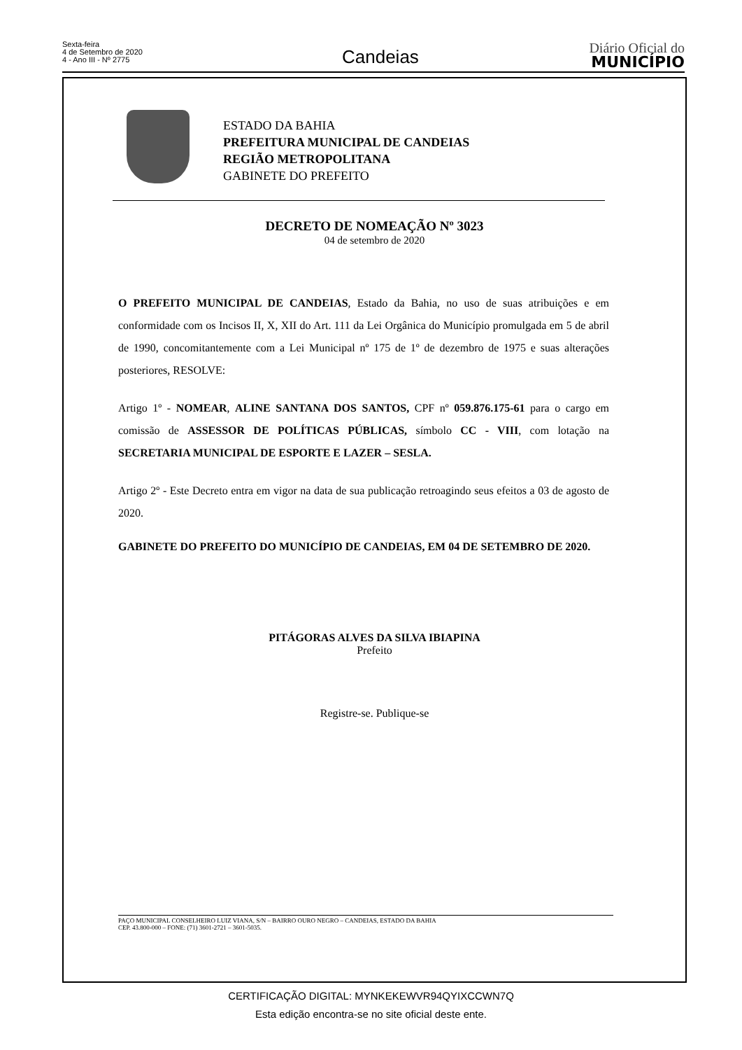Sexta-feira
4 de Setembro de 2020
4 - Ano III - Nº 2775
Candeias
Diário Oficial do
MUNICÍPIO
ESTADO DA BAHIA
PREFEITURA MUNICIPAL DE CANDEIAS
REGIÃO METROPOLITANA
GABINETE DO PREFEITO
DECRETO DE NOMEAÇÃO Nº 3023
04 de setembro de 2020
O PREFEITO MUNICIPAL DE CANDEIAS, Estado da Bahia, no uso de suas atribuições e em conformidade com os Incisos II, X, XII do Art. 111 da Lei Orgânica do Município promulgada em 5 de abril de 1990, concomitantemente com a Lei Municipal nº 175 de 1º de dezembro de 1975 e suas alterações posteriores, RESOLVE:
Artigo 1º - NOMEAR, ALINE SANTANA DOS SANTOS, CPF nº 059.876.175-61 para o cargo em comissão de ASSESSOR DE POLÍTICAS PÚBLICAS, símbolo CC - VIII, com lotação na SECRETARIA MUNICIPAL DE ESPORTE E LAZER – SESLA.
Artigo 2º - Este Decreto entra em vigor na data de sua publicação retroagindo seus efeitos a 03 de agosto de 2020.
GABINETE DO PREFEITO DO MUNICÍPIO DE CANDEIAS, EM 04 DE SETEMBRO DE 2020.
PITÁGORAS ALVES DA SILVA IBIAPINA
Prefeito
Registre-se. Publique-se
PAÇO MUNICIPAL CONSELHEIRO LUIZ VIANA, S/N – BAIRRO OURO NEGRO – CANDEIAS, ESTADO DA BAHIA
CEP. 43.800-000 – FONE: (71) 3601-2721 – 3601-5035.
CERTIFICAÇÃO DIGITAL: MYNKEKEWVR94QYIXCCWN7Q
Esta edição encontra-se no site oficial deste ente.